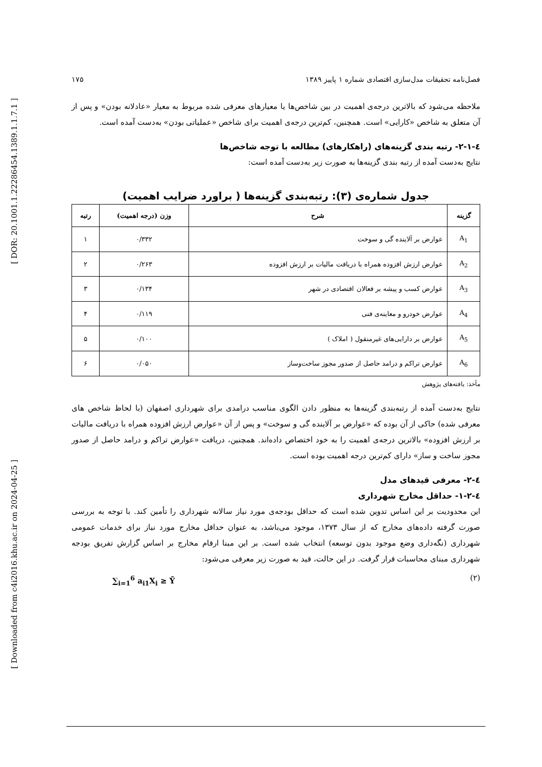[ DOR: 20.1001.1.22286454.1389.1.1.7.1 ]
[ Downloaded from c4i2016.khu.ac.ir on 2024-04-25 ]
فصل‌نامه تحقیقات مدل‌سازی اقتصادی شماره ۱ پاییز ۱۳۸۹ ۱۷۵
ملاحظه می‌شود که بالاترین درجه‌ی اهمیت در بین شاخص‌ها یا معیارهای معرفی شده مربوط به معیار «عادلانه بودن» و پس از آن متعلق به شاخص «کارایی» است. همچنین، کم‌ترین درجه‌ی اهمیت برای شاخص «عملیاتی بودن» به‌دست آمده است.
٤-١-٢- رتبه بندی گزینه‌های (راهکارهای) مطالعه با توجه شاخص‌ها
نتایج به‌دست آمده از رتبه بندی گزینه‌ها به صورت زیر به‌دست آمده است:
جدول شماره‌ی (۳): رتبه‌بندی گزینه‌ها ( براورد ضرایب اهمیت)
| گزینه | شرح | وزن (درجه اهمیت) | رتبه |
| --- | --- | --- | --- |
| A<sub>1</sub> | عوارض بر آلاینده گی و سوخت | ۰/۳۳۲ | ۱ |
| A<sub>2</sub> | عوارض ارزش افزوده همراه با دریافت مالیات بر ارزش افزوده | ۰/۲۶۳ | ۲ |
| A<sub>3</sub> | عوارض کسب و پیشه بر فعالان اقتصادی در شهر | ۰/۱۳۴ | ۳ |
| A<sub>4</sub> | عوارض خودرو و معاینه‌ی فنی | ۰/۱۱۹ | ۴ |
| A<sub>5</sub> | عوارض بر دارایی‌های غیرمنقول ( املاک ) | ۰/۱۰۰ | ۵ |
| A<sub>6</sub> | عوارض تراکم و درامد حاصل از صدور مجوز ساخت‌وساز | ۰/۰۵۰ | ۶ |
مأخذ: یافته‌های پژوهش
نتایج به‌دست آمده از رتبه‌بندی گزینه‌ها به منظور دادن الگوی مناسب درامدی برای شهرداری اصفهان (با لحاظ شاخص های معرفی شده) حاکی از آن بوده که «عوارض بر آلاینده گی و سوخت» و پس از آن «عوارض ارزش افزوده همراه با دریافت مالیات بر ارزش افزوده» بالاترین درجه‌ی اهمیت را به خود اختصاص داده‌اند. همچنین، دریافت «عوارض تراکم و درامد حاصل از صدور مجوز ساخت و ساز» دارای کم‌ترین درجه اهمیت بوده است.
٤-٢- معرفی قیدهای مدل
٤-٢-١- حداقل مخارج شهرداری
این محدودیت بر این اساس تدوین شده است که حداقل بودجه‌ی مورد نیاز سالانه شهرداری را تأمین کند. با توجه به بررسی صورت گرفته داده‌های مخارج که از سال ۱۳۷۳، موجود می‌باشد، به عنوان حداقل مخارج مورد نیاز برای خدمات عمومی شهرداری (نگه‌داری وضع موجود بدون توسعه) انتخاب شده است. بر این مبنا ارقام مخارج بر اساس گزارش تفریق بودجه شهرداری مبنای محاسبات قرار گرفت. در این حالت، قید به صورت زیر معرفی می‌شود:
∑<sub>i=1</sub><sup>6</sup> a<sub>i1</sub>X<sub>i</sub> ≥ Ȳ (۲)